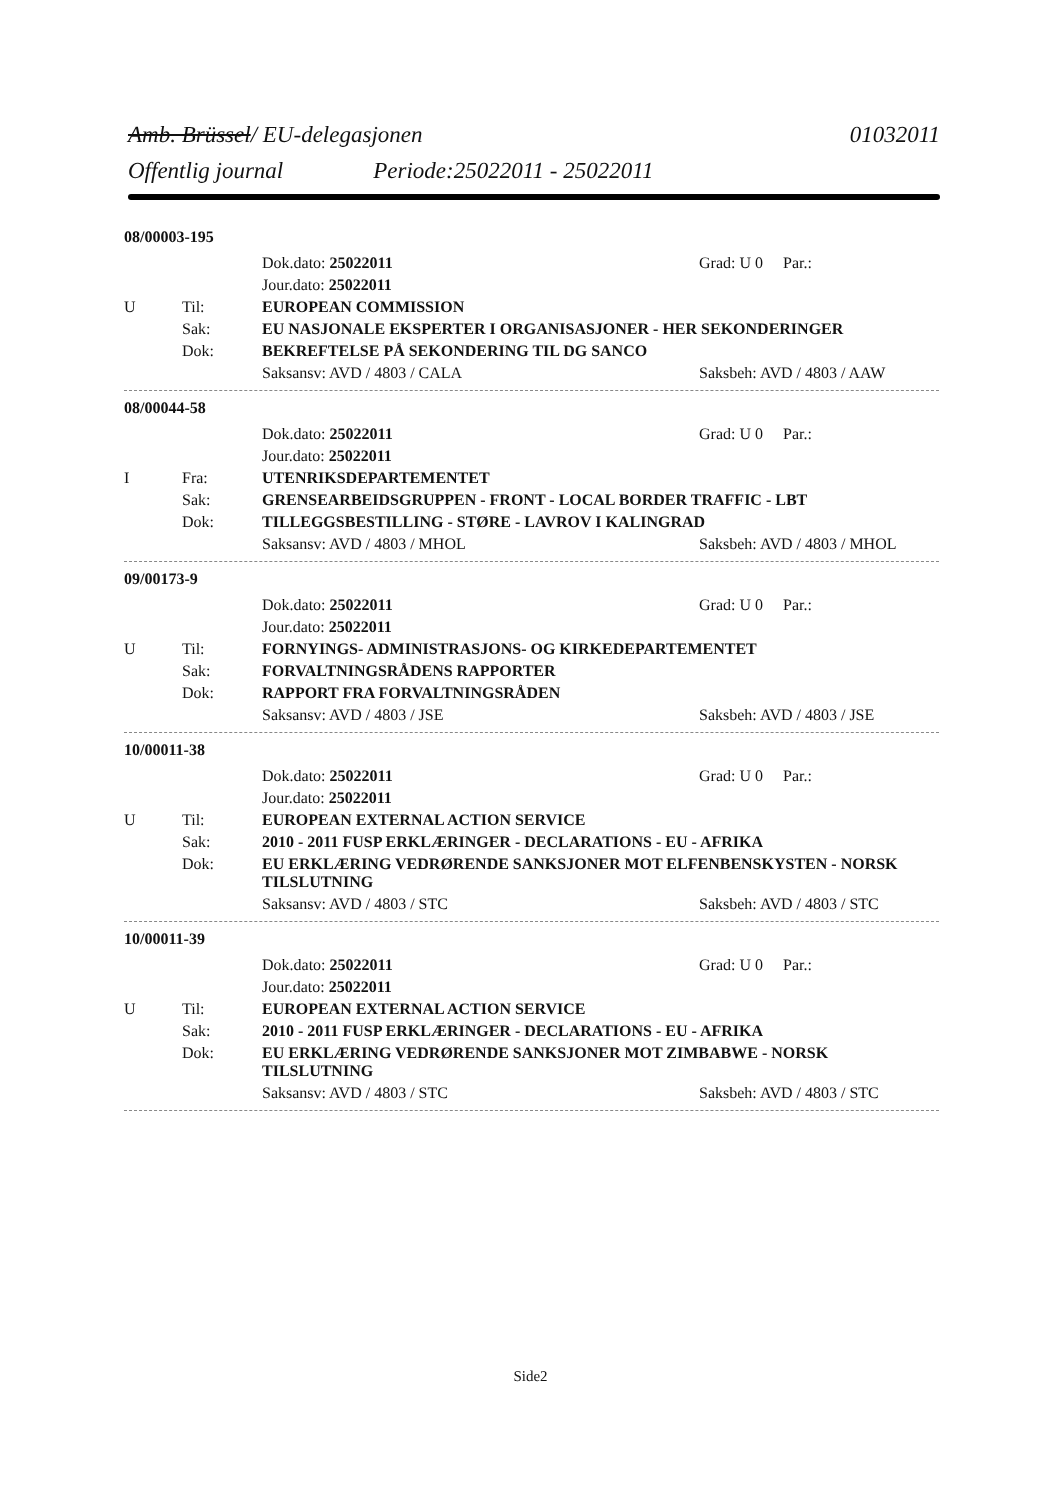Amb. Brüssel/ EU-delegasjonen 01032011
Offentlig journal Periode:25022011 - 25022011
08/00003-195
| | | Dok.dato: 25022011 | Grad: U 0 Par.: |
| | | Jour.dato: 25022011 | |
| U | Til: | EUROPEAN COMMISSION | |
| | Sak: | EU NASJONALE EKSPERTER I ORGANISASJONER - HER SEKONDERINGER | |
| | Dok: | BEKREFTELSE PÅ SEKONDERING TIL DG SANCO | |
| | | Saksansv: AVD / 4803 / CALA | Saksbeh: AVD / 4803 / AAW |
08/00044-58
| | | Dok.dato: 25022011 | Grad: U 0 Par.: |
| | | Jour.dato: 25022011 | |
| I | Fra: | UTENRIKSDEPARTEMENTET | |
| | Sak: | GRENSEARBEIDSGRUPPEN - FRONT - LOCAL BORDER TRAFFIC - LBT | |
| | Dok: | TILLEGGSBESTILLING - STØRE - LAVROV I KALINGRAD | |
| | | Saksansv: AVD / 4803 / MHOL | Saksbeh: AVD / 4803 / MHOL |
09/00173-9
| | | Dok.dato: 25022011 | Grad: U 0 Par.: |
| | | Jour.dato: 25022011 | |
| U | Til: | FORNYINGS- ADMINISTRASJONS- OG KIRKEDEPARTEMENTET | |
| | Sak: | FORVALTNINGSRÅDENS RAPPORTER | |
| | Dok: | RAPPORT FRA FORVALTNINGSRÅDEN | |
| | | Saksansv: AVD / 4803 / JSE | Saksbeh: AVD / 4803 / JSE |
10/00011-38
| | | Dok.dato: 25022011 | Grad: U 0 Par.: |
| | | Jour.dato: 25022011 | |
| U | Til: | EUROPEAN EXTERNAL ACTION SERVICE | |
| | Sak: | 2010 - 2011 FUSP ERKLÆRINGER - DECLARATIONS - EU - AFRIKA | |
| | Dok: | EU ERKLÆRING VEDRØRENDE SANKSJONER MOT ELFENBENSKYSTEN - NORSK TILSLUTNING | |
| | | Saksansv: AVD / 4803 / STC | Saksbeh: AVD / 4803 / STC |
10/00011-39
| | | Dok.dato: 25022011 | Grad: U 0 Par.: |
| | | Jour.dato: 25022011 | |
| U | Til: | EUROPEAN EXTERNAL ACTION SERVICE | |
| | Sak: | 2010 - 2011 FUSP ERKLÆRINGER - DECLARATIONS - EU - AFRIKA | |
| | Dok: | EU ERKLÆRING VEDRØRENDE SANKSJONER MOT ZIMBABWE - NORSK TILSLUTNING | |
| | | Saksansv: AVD / 4803 / STC | Saksbeh: AVD / 4803 / STC |
Side2